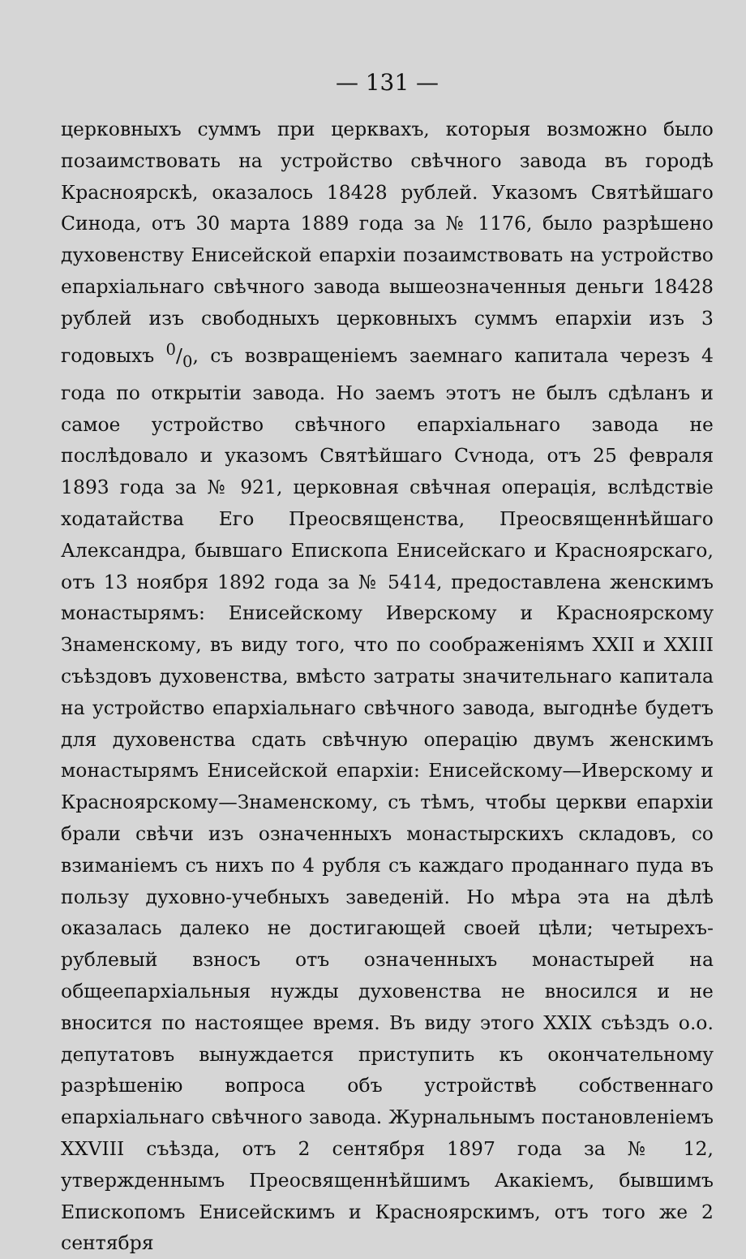— 131 —
церковныхъ суммъ при церквахъ, которыя возможно было позаимствовать на устройство свѣчного завода въ городѣ Красноярскѣ, оказалось 18428 рублей. Указомъ Святѣйшаго Синода, отъ 30 марта 1889 года за № 1176, было разрѣшено духовенству Енисейской епархіи позаимствовать на устройство епархіальнаго свѣчного завода вышеозначенныя деньги 18428 рублей изъ свободныхъ церковныхъ суммъ епархіи изъ 3 годовыхъ 0/0, съ возвращеніемъ заемнаго капитала черезъ 4 года по открытіи завода. Но заемъ этотъ не былъ сдѣланъ и самое устройство свѣчного епархіальнаго завода не послѣдовало и указомъ Святѣйшаго Сѵнода, отъ 25 февраля 1893 года за № 921, церковная свѣчная операція, вслѣдствіе ходатайства Его Преосвященства, Преосвященнѣйшаго Александра, бывшаго Епископа Енисейскаго и Красноярскаго, отъ 13 ноября 1892 года за № 5414, предоставлена женскимъ монастырямъ: Енисейскому Иверскому и Красноярскому Знаменскому, въ виду того, что по соображеніямъ XXII и XXIII съѣздовъ духовенства, вмѣсто затраты значительнаго капитала на устройство епархіальнаго свѣчного завода, выгоднѣе будетъ для духовенства сдать свѣчную операцію двумъ женскимъ монастырямъ Енисейской епархіи: Енисейскому—Иверскому и Красноярскому—Знаменскому, съ тѣмъ, чтобы церкви епархіи брали свѣчи изъ означенныхъ монастырскихъ складовъ, со взиманіемъ съ нихъ по 4 рубля съ каждаго проданнаго пуда въ пользу духовно-учебныхъ заведеній. Но мѣра эта на дѣлѣ оказалась далеко не достигающей своей цѣли; четырехъ-рублевый взносъ отъ означенныхъ монастырей на общеепархіальныя нужды духовенства не вносился и не вносится по настоящее время. Въ виду этого XXIX съѣздъ о.о. депутатовъ вынуждается приступить къ окончательному разрѣшенію вопроса объ устройствѣ собственнаго епархіальнаго свѣчного завода. Журнальнымъ постановленіемъ XXVIII съѣзда, отъ 2 сентября 1897 года за № 12, утвержденнымъ Преосвященнѣйшимъ Акакіемъ, бывшимъ Епископомъ Енисейскимъ и Красноярскимъ, отъ того же 2 сентября